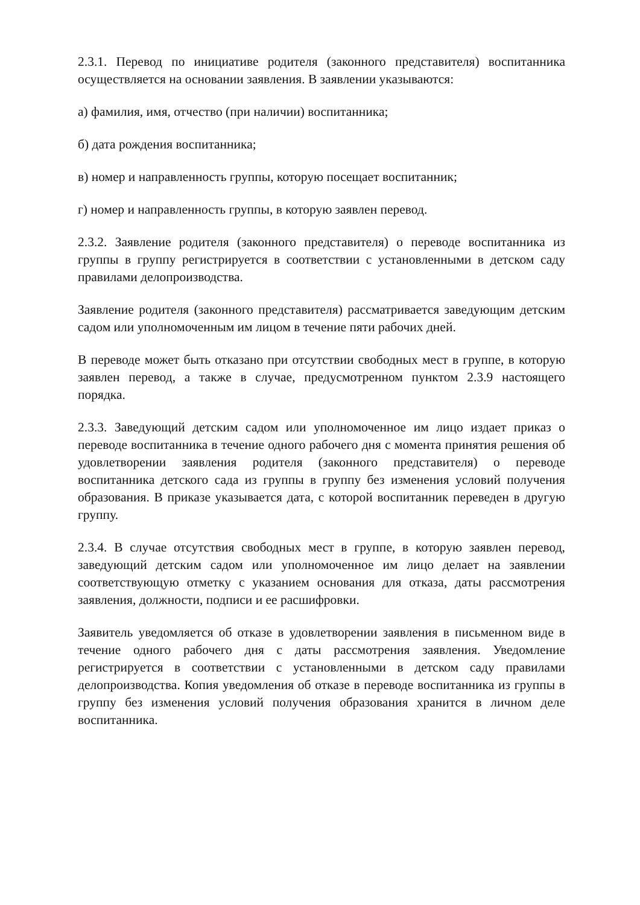2.3.1. Перевод по инициативе родителя (законного представителя) воспитанника осуществляется на основании заявления. В заявлении указываются:
а) фамилия, имя, отчество (при наличии) воспитанника;
б) дата рождения воспитанника;
в) номер и направленность группы, которую посещает воспитанник;
г) номер и направленность группы, в которую заявлен перевод.
2.3.2. Заявление родителя (законного представителя) о переводе воспитанника из группы в группу регистрируется в соответствии с установленными в детском саду правилами делопроизводства.
Заявление родителя (законного представителя) рассматривается заведующим детским садом или уполномоченным им лицом в течение пяти рабочих дней.
В переводе может быть отказано при отсутствии свободных мест в группе, в которую заявлен перевод, а также в случае, предусмотренном пунктом 2.3.9 настоящего порядка.
2.3.3. Заведующий детским садом или уполномоченное им лицо издает приказ о переводе воспитанника в течение одного рабочего дня с момента принятия решения об удовлетворении заявления родителя (законного представителя) о переводе воспитанника детского сада из группы в группу без изменения условий получения образования. В приказе указывается дата, с которой воспитанник переведен в другую группу.
2.3.4. В случае отсутствия свободных мест в группе, в которую заявлен перевод, заведующий детским садом или уполномоченное им лицо делает на заявлении соответствующую отметку с указанием основания для отказа, даты рассмотрения заявления, должности, подписи и ее расшифровки.
Заявитель уведомляется об отказе в удовлетворении заявления в письменном виде в течение одного рабочего дня с даты рассмотрения заявления. Уведомление регистрируется в соответствии с установленными в детском саду правилами делопроизводства. Копия уведомления об отказе в переводе воспитанника из группы в группу без изменения условий получения образования хранится в личном деле воспитанника.